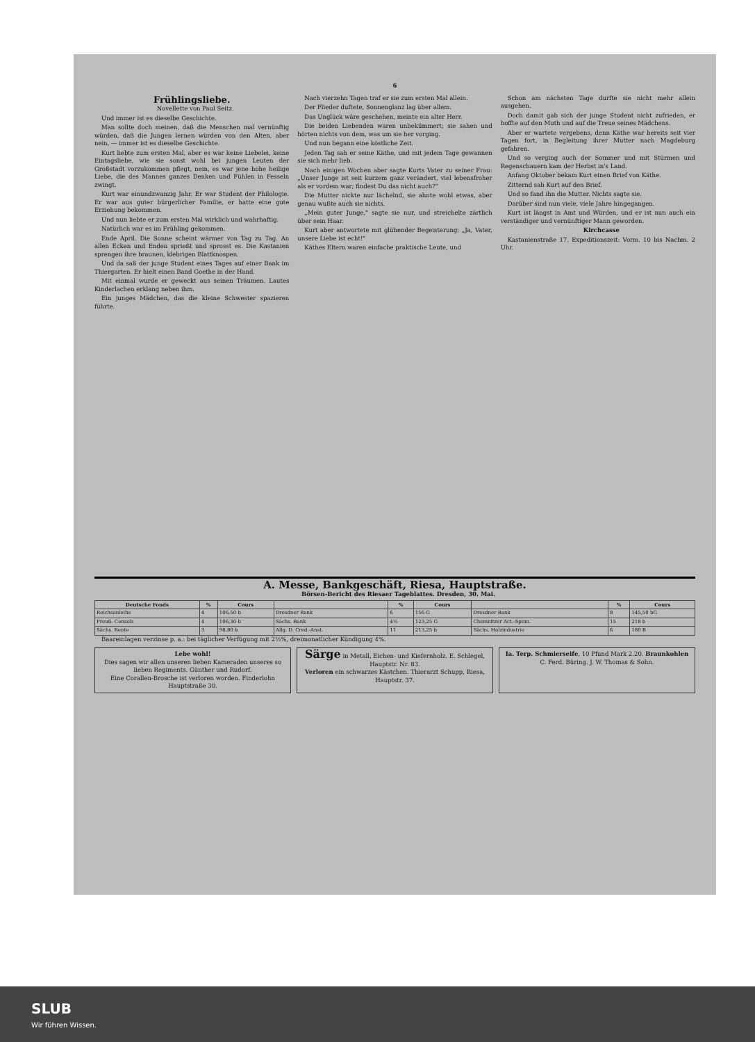6
Frühlingsliebe.
Novellette von Paul Seitz.
Und immer ist es dieselbe Geschichte.
Man sollte doch meinen, daß die Menschen mal vernünftig würden, daß die Jungen lernen würden von den Alten, aber nein, — immer ist es dieselbe Geschichte.
Kurt liebte zum ersten Mal, aber es war keine Liebelei, keine Eintagsliebe, wie sie sonst wohl bei jungen Leuten der Großstadt vorzukommen pflegt, nein, es war jene hohe heilige Liebe, die des Mannes ganzes Denken und Fühlen in Fesseln zwingt.
Kurt war einundzwanzig Jahr. Er war Student der Philologie. Er war aus guter bürgerlicher Familie, er hatte eine gute Erziehung bekommen.
Und nun liebte er zum ersten Mal wirklich und wahrhaftig.
Natürlich war es im Frühling gekommen.
Ende April. Die Sonne scheint wärmer von Tag zu Tag. An allen Ecken und Enden sprießt und sprosst es. Die Kastanien sprengen ihre braunen, klebrigen Blattknospen.
Und da saß der junge Student eines Tages auf einer Bank im Thiergarten. Er hielt einen Band Goethe in der Hand.
Mit einmal wurde er geweckt aus seinen Träumen. Lautes Kinderlachen erklang neben ihm.
Ein junges Mädchen, das die kleine Schwester spazieren führte.
Nach vierzehn Tagen traf er sie zum ersten Mal allein.
Der Flieder duftete, Sonnenglanz lag über allem.
Das Unglück wäre geschehen, meinte ein alter Herr.
Die beiden Liebenden waren unbekümmert; sie sahen und hörten nichts von dem, was um sie her vorging.
Und nun begann eine köstliche Zeit.
Jeden Tag sah er seine Käthe, und mit jedem Tage gewannen sie sich mehr lieb.
Nach einigen Wochen aber sagte Kurts Vater zu seiner Frau: „Unser Junge ist seit kurzem ganz verändert, viel lebensfroher als er vordem war; findest Du das nicht auch?"
Die Mutter nickte nur lächelnd, sie ahnte wohl etwas, aber genau wußte auch sie nichts.
„Mein guter Junge," sagte sie nur, und streichelte zärtlich über sein Haar.
Kurt aber antwortete mit glühender Begeisterung: „Ja, Vater, unsere Liebe ist echt!"
Käthes Eltern waren einfache praktische Leute, und
Schon am nächsten Tage durfte sie nicht mehr allein ausgehen.
Doch damit gab sich der junge Student nicht zufrieden, er hoffte auf den Muth und auf die Treue seines Mädchens.
Aber er wartete vergebens, denn Käthe war bereits seit vier Tagen fort, in Begleitung ihrer Mutter nach Magdeburg gefahren.
Und so verging auch der Sommer und mit Stürmen und Regenschauern kam der Herbst in's Land.
Anfang Oktober bekam Kurt einen Brief von Käthe.
Zitternd sah Kurt auf den Brief.
Und so fand ihn die Mutter. Nichts sagte sie.
Darüber sind nun viele, viele Jahre hingegangen.
Kurt ist längst in Amt und Würden, und er ist nun auch ein verständiger und vernünftiger Mann geworden.
Kirchcasse
Kastanienstraße 17. Expeditionszeit: Vorm. 10 bis Nachm. 2 Uhr.
A. Messe, Bankgeschäft, Riesa, Hauptstraße.
Börsen-Bericht des Riesaer Tageblattes. Dresden, 30. Mai.
| Deutsche Fonds | % | Cours | | % | Cours | | % | Cours |
| --- | --- | --- | --- | --- | --- | --- | --- | --- |
| Reichsanleihe | 4 | 106,50 b | Dresdner Bank | 6 | 156 G | Dresdner Bank | 8 | 145,50 bG |
| Preuß. Consols | 4 | 106,30 b | Sächs. Bank | 4½ | 123,25 G | Chemnitzer Act.-Spinn. | 15 | 218 b |
| Sächs. Rente | 3 | 98,80 b | Allg. D. Cred.-Anst. | 11 | 213,25 b | Sächs. Holzindustrie | 6 | 180 B |
Baareinlagen verzinse p. a.: bei täglicher Verfügung mit 2½%, dreimonatlicher Kündigung 4%.
Lebe wohl!
Dies sagen wir allen unseren lieben Kameraden unseres so lieben Regiments. Günther und Rudorf.
Eine Corallen-Brosche ist verloren worden. Finderlohn Hauptstraße 30.
Särge in Metall, Eichen- und Kiefernholz. E. Schlegel, Hauptstr. Nr. 83.
Verloren ein schwarzes Kästchen. Thierarzt Schupp, Riesa, Hauptstr. 37.
Ia. Terp. Schmierseife, 10 Pfund Mark 2.20. Braunkohlen C. Ferd. Büring. J. W. Thomas & Sohn.
SLUB
Wir führen Wissen.